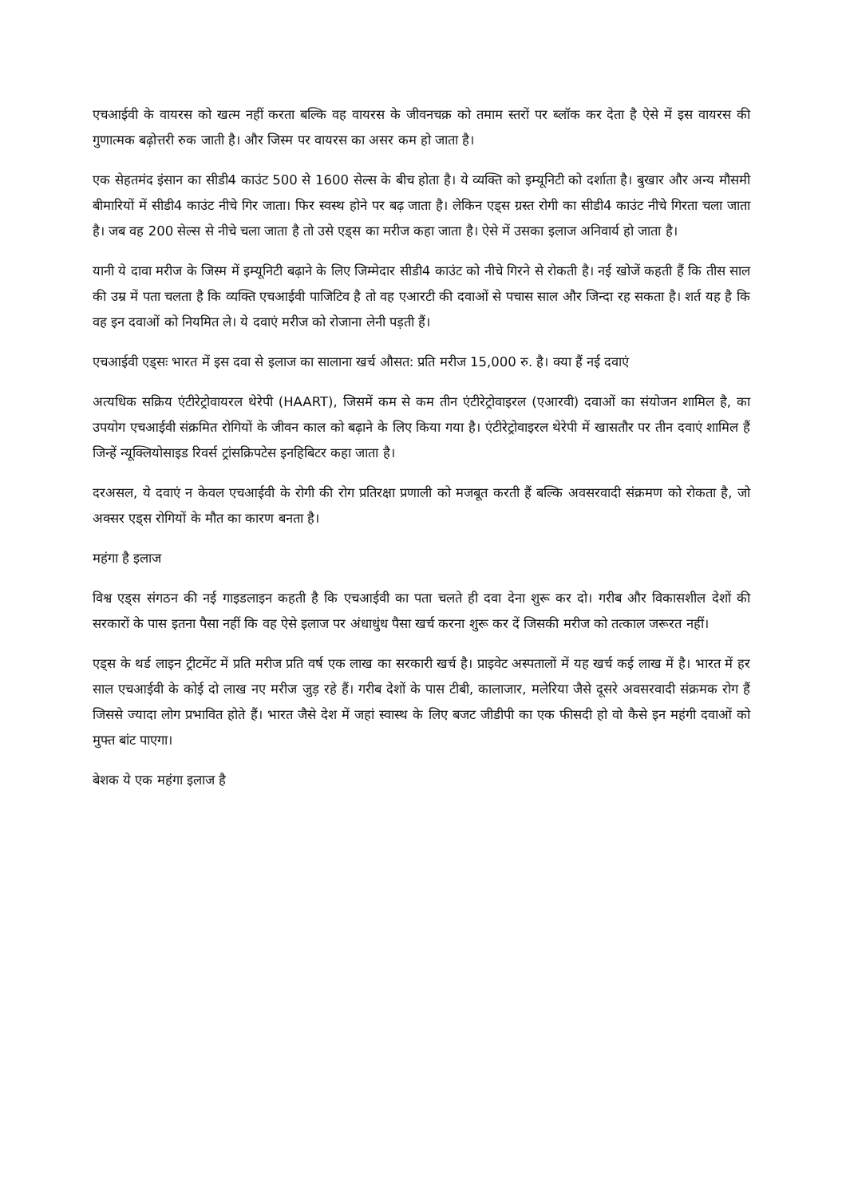एचआईवी के वायरस को खत्म नहीं करता बल्कि वह वायरस के जीवनचक्र को तमाम स्तरों पर ब्लॉक कर देता है ऐसे में इस वायरस की गुणात्मक बढ़ोत्तरी रुक जाती है। और जिस्म पर वायरस का असर कम हो जाता है।
एक सेहतमंद इंसान का सीडी4 काउंट 500 से 1600 सेल्स के बीच होता है। ये व्यक्ति को इम्यूनिटी को दर्शाता है। बुखार और अन्य मौसमी बीमारियों में सीडी4 काउंट नीचे गिर जाता। फिर स्वस्थ होने पर बढ़ जाता है। लेकिन एड्स ग्रस्त रोगी का सीडी4 काउंट नीचे गिरता चला जाता है। जब वह 200 सेल्स से नीचे चला जाता है तो उसे एड्स का मरीज कहा जाता है। ऐसे में उसका इलाज अनिवार्य हो जाता है।
यानी ये दावा मरीज के जिस्म में इम्यूनिटी बढ़ाने के लिए जिम्मेदार सीडी4 काउंट को नीचे गिरने से रोकती है। नई खोजें कहती हैं कि तीस साल की उम्र में पता चलता है कि व्यक्ति एचआईवी पाजिटिव है तो वह एआरटी की दवाओं से पचास साल और जिन्दा रह सकता है। शर्त यह है कि वह इन दवाओं को नियमित ले। ये दवाएं मरीज को रोजाना लेनी पड़ती हैं।
एचआईवी एड्सः भारत में इस दवा से इलाज का सालाना खर्च औसत: प्रति मरीज 15,000 रु. है। क्या हैं नई दवाएं
अत्यधिक सक्रिय एंटीरेट्रोवायरल थेरेपी (HAART), जिसमें कम से कम तीन एंटीरेट्रोवाइरल (एआरवी) दवाओं का संयोजन शामिल है, का उपयोग एचआईवी संक्रमित रोगियों के जीवन काल को बढ़ाने के लिए किया गया है। एंटीरेट्रोवाइरल थेरेपी में खासतौर पर तीन दवाएं शामिल हैं जिन्हें न्यूक्लियोसाइड रिवर्स ट्रांसक्रिपटेस इनहिबिटर कहा जाता है।
दरअसल, ये दवाएं न केवल एचआईवी के रोगी की रोग प्रतिरक्षा प्रणाली को मजबूत करती हैं बल्कि अवसरवादी संक्रमण को रोकता है, जो अक्सर एड्स रोगियों के मौत का कारण बनता है।
महंगा है इलाज
विश्व एड्स संगठन की नई गाइडलाइन कहती है कि एचआईवी का पता चलते ही दवा देना शुरू कर दो। गरीब और विकासशील देशों की सरकारों के पास इतना पैसा नहीं कि वह ऐसे इलाज पर अंधाधुंध पैसा खर्च करना शुरू कर दें जिसकी मरीज को तत्काल जरूरत नहीं।
एड्स के थर्ड लाइन ट्रीटमेंट में प्रति मरीज प्रति वर्ष एक लाख का सरकारी खर्च है। प्राइवेट अस्पतालों में यह खर्च कई लाख में है। भारत में हर साल एचआईवी के कोई दो लाख नए मरीज जुड़ रहे हैं। गरीब देशों के पास टीबी, कालाजार, मलेरिया जैसे दूसरे अवसरवादी संक्रमक रोग हैं जिससे ज्यादा लोग प्रभावित होते हैं। भारत जैसे देश में जहां स्वास्थ के लिए बजट जीडीपी का एक फीसदी हो वो कैसे इन महंगी दवाओं को मुफ्त बांट पाएगा।
बेशक ये एक महंगा इलाज है